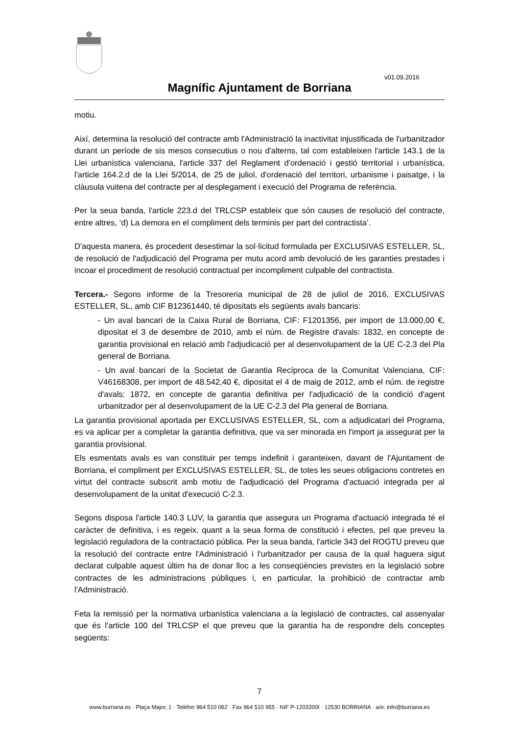v01.09.2016
Magnífic Ajuntament de Borriana
motiu.
Així, determina la resolució del contracte amb l'Administració la inactivitat injustificada de l'urbanitzador durant un període de sis mesos consecutius o nou d'alterns, tal com estableixen l'article 143.1 de la Llei urbanística valenciana, l'article 337 del Reglament d'ordenació i gestió territorial i urbanística, l'article 164.2.d de la Llei 5/2014, de 25 de juliol, d'ordenació del territori, urbanisme i paisatge, i la clàusula vuitena del contracte per al desplegament i execució del Programa de referència.
Per la seua banda, l'article 223.d del TRLCSP estableix que són causes de resolució del contracte, entre altres, ‘d) La demora en el compliment dels terminis per part del contractista’.
D'aquesta manera, és procedent desestimar la sol·licitud formulada per EXCLUSIVAS ESTELLER, SL, de resolució de l'adjudicació del Programa per mutu acord amb devolució de les garanties prestades i incoar el procediment de resolució contractual per incompliment culpable del contractista.
Tercera.- Segons informe de la Tresoreria municipal de 28 de juliol de 2016, EXCLUSIVAS ESTELLER, SL, amb CIF B12361440, té dipositats els següents avals bancaris:
- Un aval bancari de la Caixa Rural de Borriana, CIF: F1201356, per import de 13.000,00 €, dipositat el 3 de desembre de 2010, amb el núm. de Registre d'avals: 1832, en concepte de garantia provisional en relació amb l'adjudicació per al desenvolupament de la UE C-2.3 del Pla general de Borriana.
- Un aval bancari de la Societat de Garantia Recíproca de la Comunitat Valenciana, CIF: V46168308, per import de 48.542,40 €, dipositat el 4 de maig de 2012, amb el núm. de registre d'avals: 1872, en concepte de garantia definitiva per l'adjudicació de la condició d'agent urbanitzador per al desenvolupament de la UE C-2.3 del Pla general de Borriana.
La garantia provisional aportada per EXCLUSIVAS ESTELLER, SL, com a adjudicatari del Programa, es va aplicar per a completar la garantia definitiva, que va ser minorada en l'import ja assegurat per la garantia provisional.
Els esmentats avals es van constituir per temps indefinit i garanteixen, davant de l'Ajuntament de Borriana, el compliment per EXCLUSIVAS ESTELLER, SL, de totes les seues obligacions contretes en virtut del contracte subscrit amb motiu de l'adjudicació del Programa d'actuació integrada per al desenvolupament de la unitat d'execució C-2.3.
Segons disposa l'article 140.3 LUV, la garantia que assegura un Programa d'actuació integrada té el caràcter de definitiva, i es regeix, quant a la seua forma de constitució i efectes, pel que preveu la legislació reguladora de la contractació pública. Per la seua banda, l'article 343 del ROGTU preveu que la resolució del contracte entre l'Administració i l'urbanitzador per causa de la qual haguera sigut declarat culpable aquest últim ha de donar lloc a les conseqüències previstes en la legislació sobre contractes de les administracions públiques i, en particular, la prohibició de contractar amb l'Administració.
Feta la remissió per la normativa urbanística valenciana a la legislació de contractes, cal assenyalar que és l'article 100 del TRLCSP el que preveu que la garantia ha de respondre dels conceptes següents:
7
www.burriana.es · Plaça Major, 1 · Telèfon 964 510 062 · Fax 964 510 955 · NIF P-1203200I · 12530 BORRIANA · a/e: info@burriana.es